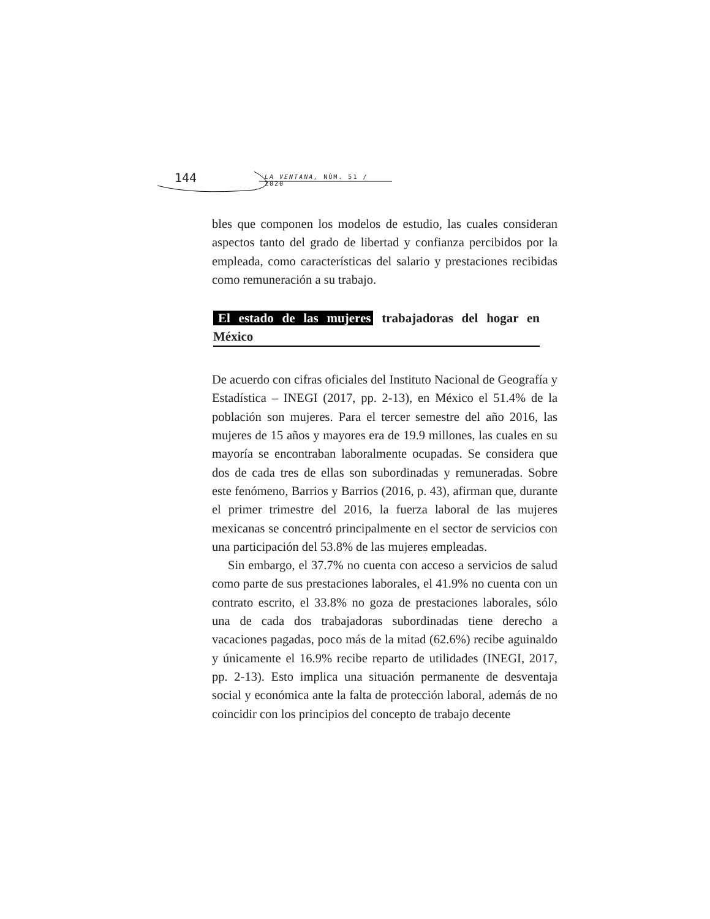144 LA VENTANA, NÚM. 51 / 2020
bles que componen los modelos de estudio, las cuales consideran aspectos tanto del grado de libertad y confianza percibidos por la empleada, como características del salario y prestaciones recibidas como remuneración a su trabajo.
El estado de las mujeres trabajadoras del hogar en México
De acuerdo con cifras oficiales del Instituto Nacional de Geografía y Estadística – INEGI (2017, pp. 2-13), en México el 51.4% de la población son mujeres. Para el tercer semestre del año 2016, las mujeres de 15 años y mayores era de 19.9 millones, las cuales en su mayoría se encontraban laboralmente ocupadas. Se considera que dos de cada tres de ellas son subordinadas y remuneradas. Sobre este fenómeno, Barrios y Barrios (2016, p. 43), afirman que, durante el primer trimestre del 2016, la fuerza laboral de las mujeres mexicanas se concentró principalmente en el sector de servicios con una participación del 53.8% de las mujeres empleadas.
Sin embargo, el 37.7% no cuenta con acceso a servicios de salud como parte de sus prestaciones laborales, el 41.9% no cuenta con un contrato escrito, el 33.8% no goza de prestaciones laborales, sólo una de cada dos trabajadoras subordinadas tiene derecho a vacaciones pagadas, poco más de la mitad (62.6%) recibe aguinaldo y únicamente el 16.9% recibe reparto de utilidades (INEGI, 2017, pp. 2-13). Esto implica una situación permanente de desventaja social y económica ante la falta de protección laboral, además de no coincidir con los principios del concepto de trabajo decente